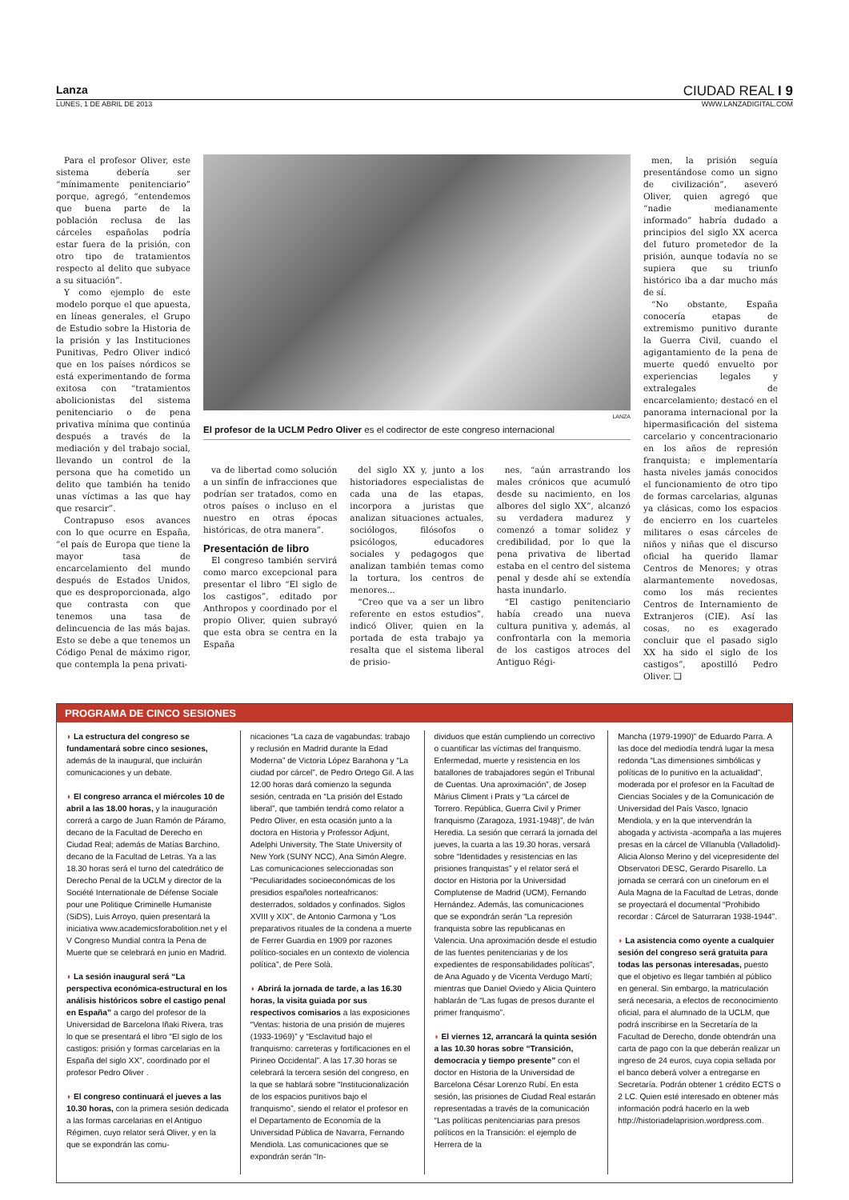Lanza CIUDAD REAL I 9
LUNES, 1 DE ABRIL DE 2013 WWW.LANZADIGITAL.COM
Para el profesor Oliver, este sistema debería ser “mínimamente penitenciario” porque, agregó, “entendemos que buena parte de la población reclusa de las cárceles españolas podría estar fuera de la prisión, con otro tipo de tratamientos respecto al delito que subyace a su situación”.
Y como ejemplo de este modelo porque el que apuesta, en líneas generales, el Grupo de Estudio sobre la Historia de la prisión y las Instituciones Punitivas, Pedro Oliver indicó que en los países nórdicos se está experimentando de forma exitosa con “tratamientos abolicionistas del sistema penitenciario o de pena privativa mínima que continúa después a través de la mediación y del trabajo social, llevando un control de la persona que ha cometido un delito que también ha tenido unas víctimas a las que hay que resarcir”.
Contrapuso esos avances con lo que ocurre en España, “el país de Europa que tiene la mayor tasa de encarcelamiento del mundo después de Estados Unidos, que es desproporcionada, algo que contrasta con que tenemos una tasa de delincuencia de las más bajas. Esto se debe a que tenemos un Código Penal de máximo rigor, que contempla la pena privati-
LANZA
El profesor de la UCLM Pedro Oliver es el codirector de este congreso internacional
va de libertad como solución a un sinfín de infracciones que podrían ser tratados, como en otros países o incluso en el nuestro en otras épocas históricas, de otra manera”.
Presentación de libro
El congreso también servirá como marco excepcional para presentar el libro “El siglo de los castigos”, editado por Anthropos y coordinado por el propio Oliver, quien subrayó que esta obra se centra en la España
del siglo XX y, junto a los historiadores especialistas de cada una de las etapas, incorpora a juristas que analizan situaciones actuales, sociólogos, filósofos o psicólogos, educadores sociales y pedagogos que analizan también temas como la tortura, los centros de menores...
“Creo que va a ser un libro referente en estos estudios”, indicó Oliver, quien en la portada de esta trabajo ya resalta que el sistema liberal de prisio-
nes, “aún arrastrando los males crónicos que acumuló desde su nacimiento, en los albores del siglo XX”, alcanzó su verdadera madurez y comenzó a tomar solidez y credibilidad, por lo que la pena privativa de libertad estaba en el centro del sistema penal y desde ahí se extendía hasta inundarlo.
“El castigo penitenciario había creado una nueva cultura punitiva y, además, al confrontarla con la memoria de los castigos atroces del Antiguo Régi-
men, la prisión seguía presentándose como un signo de civilización”, aseveró Oliver, quien agregó que “nadie medianamente informado” habría dudado a principios del siglo XX acerca del futuro prometedor de la prisión, aunque todavía no se supiera que su triunfo histórico iba a dar mucho más de sí.
“No obstante, España conocería etapas de extremismo punitivo durante la Guerra Civil, cuando el agigantamiento de la pena de muerte quedó envuelto por experiencias legales y extralegales de encarcelamiento; destacó en el panorama internacional por la hipermasificación del sistema carcelario y concentracionario en los años de represión franquista; e implementaría hasta niveles jamás conocidos el funcionamiento de otro tipo de formas carcelarias, algunas ya clásicas, como los espacios de encierro en los cuarteles militares o esas cárceles de niños y niñas que el discurso oficial ha querido llamar Centros de Menores; y otras alarmantemente novedosas, como los más recientes Centros de Internamiento de Extranjeros (CIE). Así las cosas, no es exagerado concluir que el pasado siglo XX ha sido el siglo de los castigos”, apostilló Pedro Oliver. ❑
PROGRAMA DE CINCO SESIONES
◗ La estructura del congreso se fundamentará sobre cinco sesiones, además de la inaugural, que incluirán comunicaciones y un debate.
◗ El congreso arranca el miércoles 10 de abril a las 18.00 horas, y la inauguración correrá a cargo de Juan Ramón de Páramo, decano de la Facultad de Derecho en Ciudad Real; además de Matías Barchino, decano de la Facultad de Letras. Ya a las 18.30 horas será el turno del catedrático de Derecho Penal de la UCLM y director de la Société Internationale de Défense Sociale pour une Politique Criminelle Humaniste (SiDS), Luis Arroyo, quien presentará la iniciativa www.academicsforabolition.net y el V Congreso Mundial contra la Pena de Muerte que se celebrará en junio en Madrid.
◗ La sesión inaugural será “La perspectiva económica-estructural en los análisis históricos sobre el castigo penal en España” a cargo del profesor de la Universidad de Barcelona Iñaki Rivera, tras lo que se presentará el libro “El siglo de los castigos: prisión y formas carcelarias en la España del siglo XX”, coordinado por el profesor Pedro Oliver .
◗ El congreso continuará el jueves a las 10.30 horas, con la primera sesión dedicada a las formas carcelarias en el Antiguo Régimen, cuyo relator será Oliver, y en la que se expondrán las comu-
nicaciones “La caza de vagabundas: trabajo y reclusión en Madrid durante la Edad Moderna” de Victoria López Barahona y “La ciudad por cárcel”, de Pedro Ortego Gil. A las 12.00 horas dará comienzo la segunda sesión, centrada en “La prisión del Estado liberal”, que también tendrá como relator a Pedro Oliver, en esta ocasión junto a la doctora en Historia y Professor Adjunt, Adelphi University, The State University of New York (SUNY NCC), Ana Simón Alegre. Las comunicaciones seleccionadas son “Peculiaridades socioeconómicas de los presidios españoles norteafricanos: desterrados, soldados y confinados. Siglos XVIII y XIX”, de Antonio Carmona y “Los preparativos rituales de la condena a muerte de Ferrer Guardia en 1909 por razones político-sociales en un contexto de violencia política”, de Pere Solà.
◗ Abrirá la jornada de tarde, a las 16.30 horas, la visita guiada por sus respectivos comisarios a las exposiciones “Ventas: historia de una prisión de mujeres (1933-1969)” y “Esclavitud bajo el franquismo: carreteras y fortificaciones en el Pirineo Occidental”. A las 17.30 horas se celebrará la tercera sesión del congreso, en la que se hablará sobre “Institucionalización de los espacios punitivos bajo el franquismo”, siendo el relator el profesor en el Departamento de Economía de la Universidad Pública de Navarra, Fernando Mendiola. Las comunicaciones que se expondrán serán “In-
dividuos que están cumpliendo un correctivo o cuantificar las víctimas del franquismo. Enfermedad, muerte y resistencia en los batallones de trabajadores según el Tribunal de Cuentas. Una aproximación”, de Josep Màrius Climent i Prats y “La cárcel de Torrero. República, Guerra Civil y Primer franquismo (Zaragoza, 1931-1948)”, de Iván Heredia. La sesión que cerrará la jornada del jueves, la cuarta a las 19.30 horas, versará sobre “Identidades y resistencias en las prisiones franquistas” y el relator será el doctor en Historia por la Universidad Complutense de Madrid (UCM), Fernando Hernández. Además, las comunicaciones que se expondrán serán “La represión franquista sobre las republicanas en Valencia. Una aproximación desde el estudio de las fuentes penitenciarias y de los expedientes de responsabilidades políticas”, de Ana Aguado y de Vicenta Verdugo Martí; mientras que Daniel Oviedo y Alicia Quintero hablarán de “Las fugas de presos durante el primer franquismo”.
◗ El viernes 12, arrancará la quinta sesión a las 10.30 horas sobre “Transición, democracia y tiempo presente” con el doctor en Historia de la Universidad de Barcelona César Lorenzo Rubí. En esta sesión, las prisiones de Ciudad Real estarán representadas a través de la comunicación “Las políticas penitenciarias para presos políticos en la Transición: el ejemplo de Herrera de la
Mancha (1979-1990)” de Eduardo Parra. A las doce del mediodía tendrá lugar la mesa redonda “Las dimensiones simbólicas y políticas de lo punitivo en la actualidad”, moderada por el profesor en la Facultad de Ciencias Sociales y de la Comunicación de Universidad del País Vasco, Ignacio Mendiola, y en la que intervendrán la abogada y activista -acompaña a las mujeres presas en la cárcel de Villanubla (Valladolid)- Alicia Alonso Merino y del vicepresidente del Observatori DESC, Gerardo Pisarello. La jornada se cerrará con un cineforum en el Aula Magna de la Facultad de Letras, donde se proyectará el documental “Prohibido recordar : Cárcel de Saturraran 1938-1944”.
◗ La asistencia como oyente a cualquier sesión del congreso será gratuita para todas las personas interesadas, puesto que el objetivo es llegar también al público en general. Sin embargo, la matriculación será necesaria, a efectos de reconocimiento oficial, para el alumnado de la UCLM, que podrá inscribirse en la Secretaría de la Facultad de Derecho, donde obtendrán una carta de pago con la que deberán realizar un ingreso de 24 euros, cuya copia sellada por el banco deberá volver a entregarse en Secretaría. Podrán obtener 1 crédito ECTS o 2 LC. Quien esté interesado en obtener más información podrá hacerlo en la web http://historiadelaprision.wordpress.com.